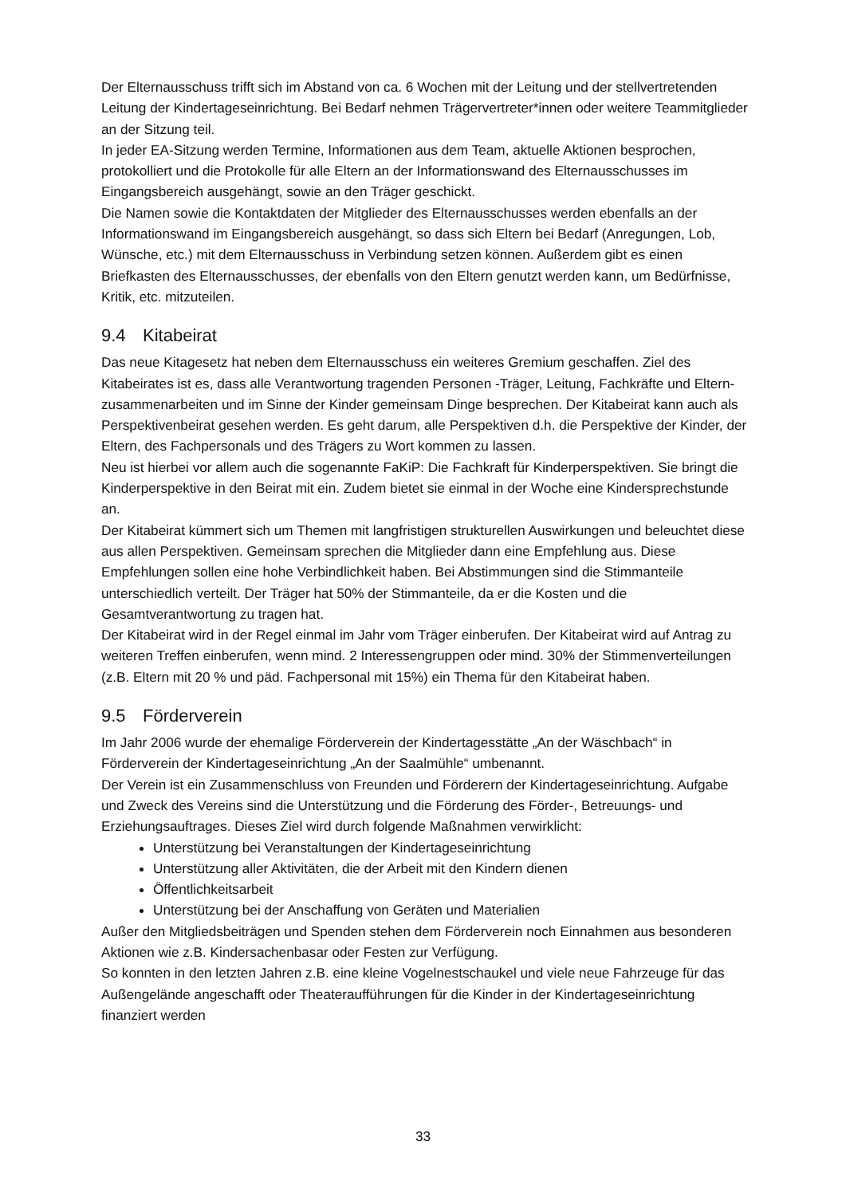Der Elternausschuss trifft sich im Abstand von ca. 6 Wochen mit der Leitung und der stellvertretenden Leitung der Kindertageseinrichtung. Bei Bedarf nehmen Trägervertreter*innen oder weitere Teammitglieder an der Sitzung teil.
In jeder EA-Sitzung werden Termine, Informationen aus dem Team, aktuelle Aktionen besprochen, protokolliert und die Protokolle für alle Eltern an der Informationswand des Elternausschusses im Eingangsbereich ausgehängt, sowie an den Träger geschickt.
Die Namen sowie die Kontaktdaten der Mitglieder des Elternausschusses werden ebenfalls an der Informationswand im Eingangsbereich ausgehängt, so dass sich Eltern bei Bedarf (Anregungen, Lob, Wünsche, etc.) mit dem Elternausschuss in Verbindung setzen können. Außerdem gibt es einen Briefkasten des Elternausschusses, der ebenfalls von den Eltern genutzt werden kann, um Bedürfnisse, Kritik, etc. mitzuteilen.
9.4 Kitabeirat
Das neue Kitagesetz hat neben dem Elternausschuss ein weiteres Gremium geschaffen. Ziel des Kitabeirates ist es, dass alle Verantwortung tragenden Personen -Träger, Leitung, Fachkräfte und Eltern- zusammenarbeiten und im Sinne der Kinder gemeinsam Dinge besprechen. Der Kitabeirat kann auch als Perspektivenbeirat gesehen werden. Es geht darum, alle Perspektiven d.h. die Perspektive der Kinder, der Eltern, des Fachpersonals und des Trägers zu Wort kommen zu lassen.
Neu ist hierbei vor allem auch die sogenannte FaKiP: Die Fachkraft für Kinderperspektiven. Sie bringt die Kinderperspektive in den Beirat mit ein. Zudem bietet sie einmal in der Woche eine Kindersprechstunde an.
Der Kitabeirat kümmert sich um Themen mit langfristigen strukturellen Auswirkungen und beleuchtet diese aus allen Perspektiven. Gemeinsam sprechen die Mitglieder dann eine Empfehlung aus. Diese Empfehlungen sollen eine hohe Verbindlichkeit haben. Bei Abstimmungen sind die Stimmanteile unterschiedlich verteilt. Der Träger hat 50% der Stimmanteile, da er die Kosten und die Gesamtverantwortung zu tragen hat.
Der Kitabeirat wird in der Regel einmal im Jahr vom Träger einberufen. Der Kitabeirat wird auf Antrag zu weiteren Treffen einberufen, wenn mind. 2 Interessengruppen oder mind. 30% der Stimmenverteilungen (z.B. Eltern mit 20 % und päd. Fachpersonal mit 15%) ein Thema für den Kitabeirat haben.
9.5 Förderverein
Im Jahr 2006 wurde der ehemalige Förderverein der Kindertagesstätte „An der Wäschbach“ in Förderverein der Kindertageseinrichtung „An der Saalmühle“ umbenannt.
Der Verein ist ein Zusammenschluss von Freunden und Förderern der Kindertageseinrichtung. Aufgabe und Zweck des Vereins sind die Unterstützung und die Förderung des Förder-, Betreuungs- und Erziehungsauftrages. Dieses Ziel wird durch folgende Maßnahmen verwirklicht:
Unterstützung bei Veranstaltungen der Kindertageseinrichtung
Unterstützung aller Aktivitäten, die der Arbeit mit den Kindern dienen
Öffentlichkeitsarbeit
Unterstützung bei der Anschaffung von Geräten und Materialien
Außer den Mitgliedsbeiträgen und Spenden stehen dem Förderverein noch Einnahmen aus besonderen Aktionen wie z.B. Kindersachenbasar oder Festen zur Verfügung.
So konnten in den letzten Jahren z.B. eine kleine Vogelnestschaukel und viele neue Fahrzeuge für das Außengelände angeschafft oder Theateraufführungen für die Kinder in der Kindertageseinrichtung finanziert werden
33